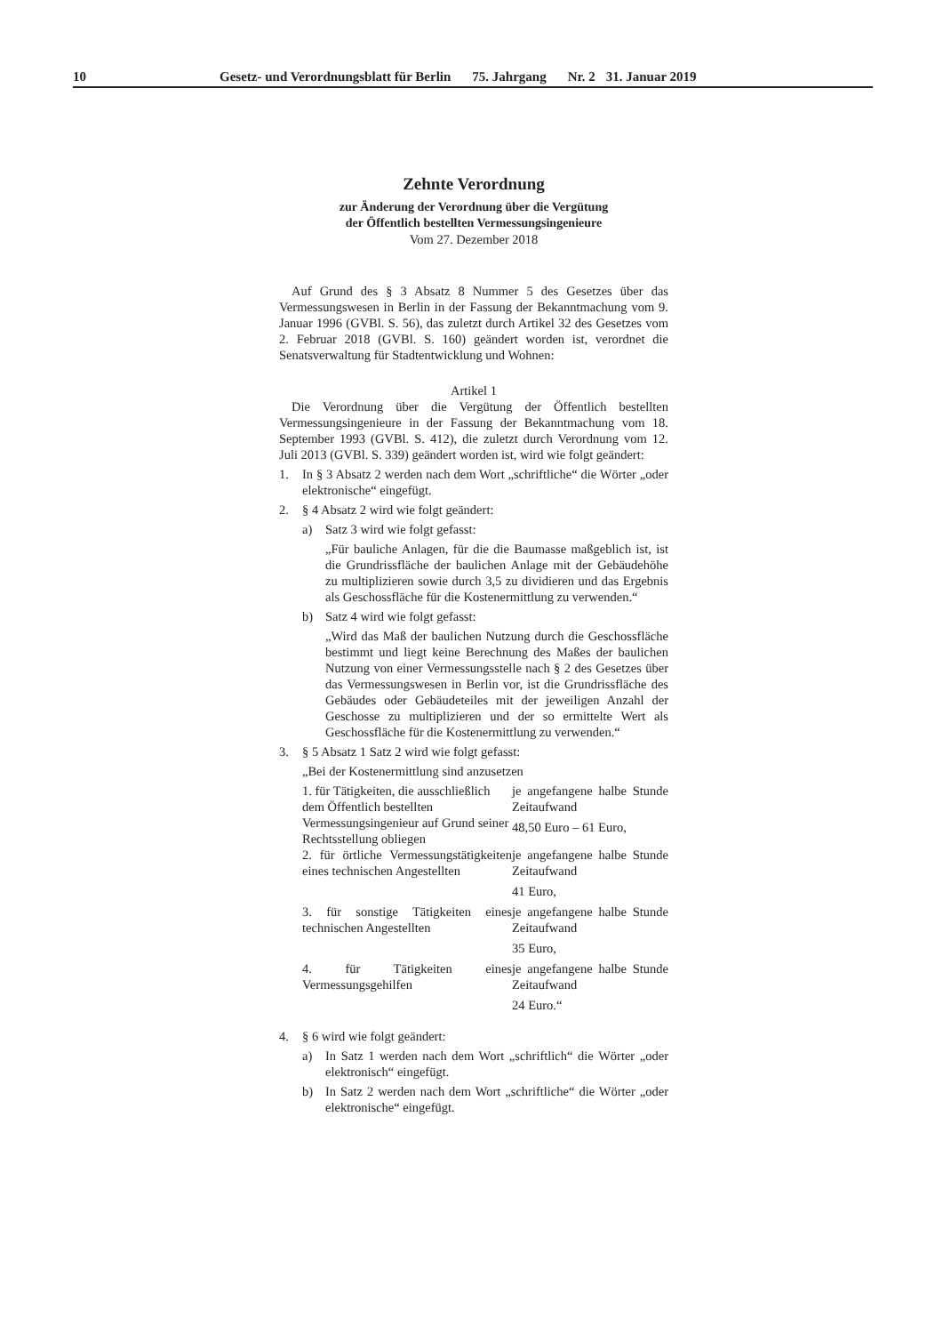10 Gesetz- und Verordnungsblatt für Berlin 75. Jahrgang Nr. 2 31. Januar 2019
Zehnte Verordnung
zur Änderung der Verordnung über die Vergütung
der Öffentlich bestellten Vermessungsingenieure
Vom 27. Dezember 2018
Auf Grund des § 3 Absatz 8 Nummer 5 des Gesetzes über das Vermessungswesen in Berlin in der Fassung der Bekanntmachung vom 9. Januar 1996 (GVBl. S. 56), das zuletzt durch Artikel 32 des Gesetzes vom 2. Februar 2018 (GVBl. S. 160) geändert worden ist, verordnet die Senatsverwaltung für Stadtentwicklung und Wohnen:
Artikel 1
Die Verordnung über die Vergütung der Öffentlich bestellten Vermessungsingenieure in der Fassung der Bekanntmachung vom 18. September 1993 (GVBl. S. 412), die zuletzt durch Verordnung vom 12. Juli 2013 (GVBl. S. 339) geändert worden ist, wird wie folgt geändert:
1. In § 3 Absatz 2 werden nach dem Wort „schriftliche“ die Wörter „oder elektronische“ eingefügt.
2. § 4 Absatz 2 wird wie folgt geändert:
a) Satz 3 wird wie folgt gefasst:
„Für bauliche Anlagen, für die die Baumasse maßgeblich ist, ist die Grundrissfläche der baulichen Anlage mit der Gebäudehöhe zu multiplizieren sowie durch 3,5 zu dividieren und das Ergebnis als Geschossfläche für die Kostenermittlung zu verwenden.“
b) Satz 4 wird wie folgt gefasst:
„Wird das Maß der baulichen Nutzung durch die Geschossfläche bestimmt und liegt keine Berechnung des Maßes der baulichen Nutzung von einer Vermessungsstelle nach § 2 des Gesetzes über das Vermessungswesen in Berlin vor, ist die Grundrissfläche des Gebäudes oder Gebäudeteiles mit der jeweiligen Anzahl der Geschosse zu multiplizieren und der so ermittelte Wert als Geschossfläche für die Kostenermittlung zu verwenden.“
3. § 5 Absatz 1 Satz 2 wird wie folgt gefasst:
„Bei der Kostenermittlung sind anzusetzen
| 1. für Tätigkeiten, die ausschließlich dem Öffentlich bestellten Vermessungsingenieur auf Grund seiner Rechtsstellung obliegen | je angefangene halbe Stunde Zeitaufwand 48,50 Euro – 61 Euro, |
| 2. für örtliche Vermessungstätigkeiten eines technischen Angestellten | je angefangene halbe Stunde Zeitaufwand 41 Euro, |
| 3. für sonstige Tätigkeiten eines technischen Angestellten | je angefangene halbe Stunde Zeitaufwand 35 Euro, |
| 4. für Tätigkeiten eines Vermessungsgehilfen | je angefangene halbe Stunde Zeitaufwand 24 Euro.“ |
4. § 6 wird wie folgt geändert:
a) In Satz 1 werden nach dem Wort „schriftlich“ die Wörter „oder elektronisch“ eingefügt.
b) In Satz 2 werden nach dem Wort „schriftliche“ die Wörter „oder elektronische“ eingefügt.